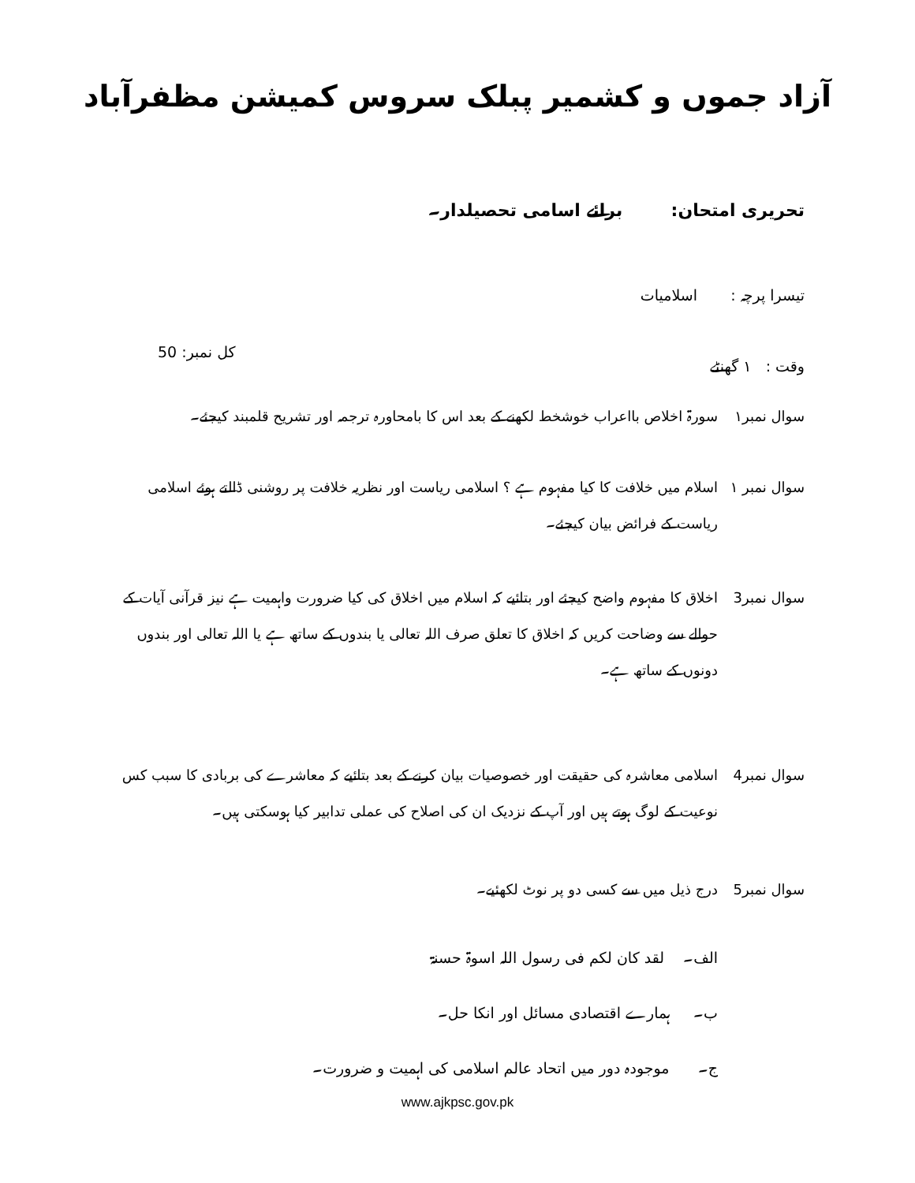آزاد جموں و کشمیر پبلک سروس کمیشن مظفرآباد
تحریری امتحان: برائے اسامی تحصیلدار۔
تیسرا پرچہ : اسلامیات
وقت : ۱ گھنٹے کل نمبر: 50
سوال نمبر۱ سورۃ اخلاص بااعراب خوشخط لکھنے کے بعد اس کا بامحاورہ ترجمہ اور تشریح قلمبند کیجئے۔
سوال نمبر ۱ اسلام میں خلافت کا کیا مفہوم ہے ؟ اسلامی ریاست اور نظریہ خلافت پر روشنی ڈالتے ہوئے اسلامی ریاست کے فرائض بیان کیجئے۔
سوال نمبر3 اخلاق کا مفہوم واضح کیجئے اور بتائیے کہ اسلام میں اخلاق کی کیا ضرورت واہمیت ہے نیز قرآنی آیات کے حوالے سے وضاحت کریں کہ اخلاق کا تعلق صرف اللہ تعالی یا بندوں کے ساتھ ہے یا اللہ تعالی اور بندوں دونوں کے ساتھ ہے۔
سوال نمبر4 اسلامی معاشرہ کی حقیقت اور خصوصیات بیان کرنے کے بعد بتائیے کہ معاشرے کی بربادی کا سبب کس نوعیت کے لوگ ہوتے ہیں اور آپ کے نزدیک ان کی اصلاح کی عملی تدابیر کیا ہوسکتی ہیں۔
سوال نمبر5 درج ذیل میں سے کسی دو پر نوٹ لکھئیے۔
الف۔ لقد کان لکم فی رسول اللہ اسوۃ حسنۃ
ب۔ ہمارے اقتصادی مسائل اور انکا حل۔
ج۔ موجودہ دور میں اتحاد عالم اسلامی کی اہمیت و ضرورت۔
www.ajkpsc.gov.pk